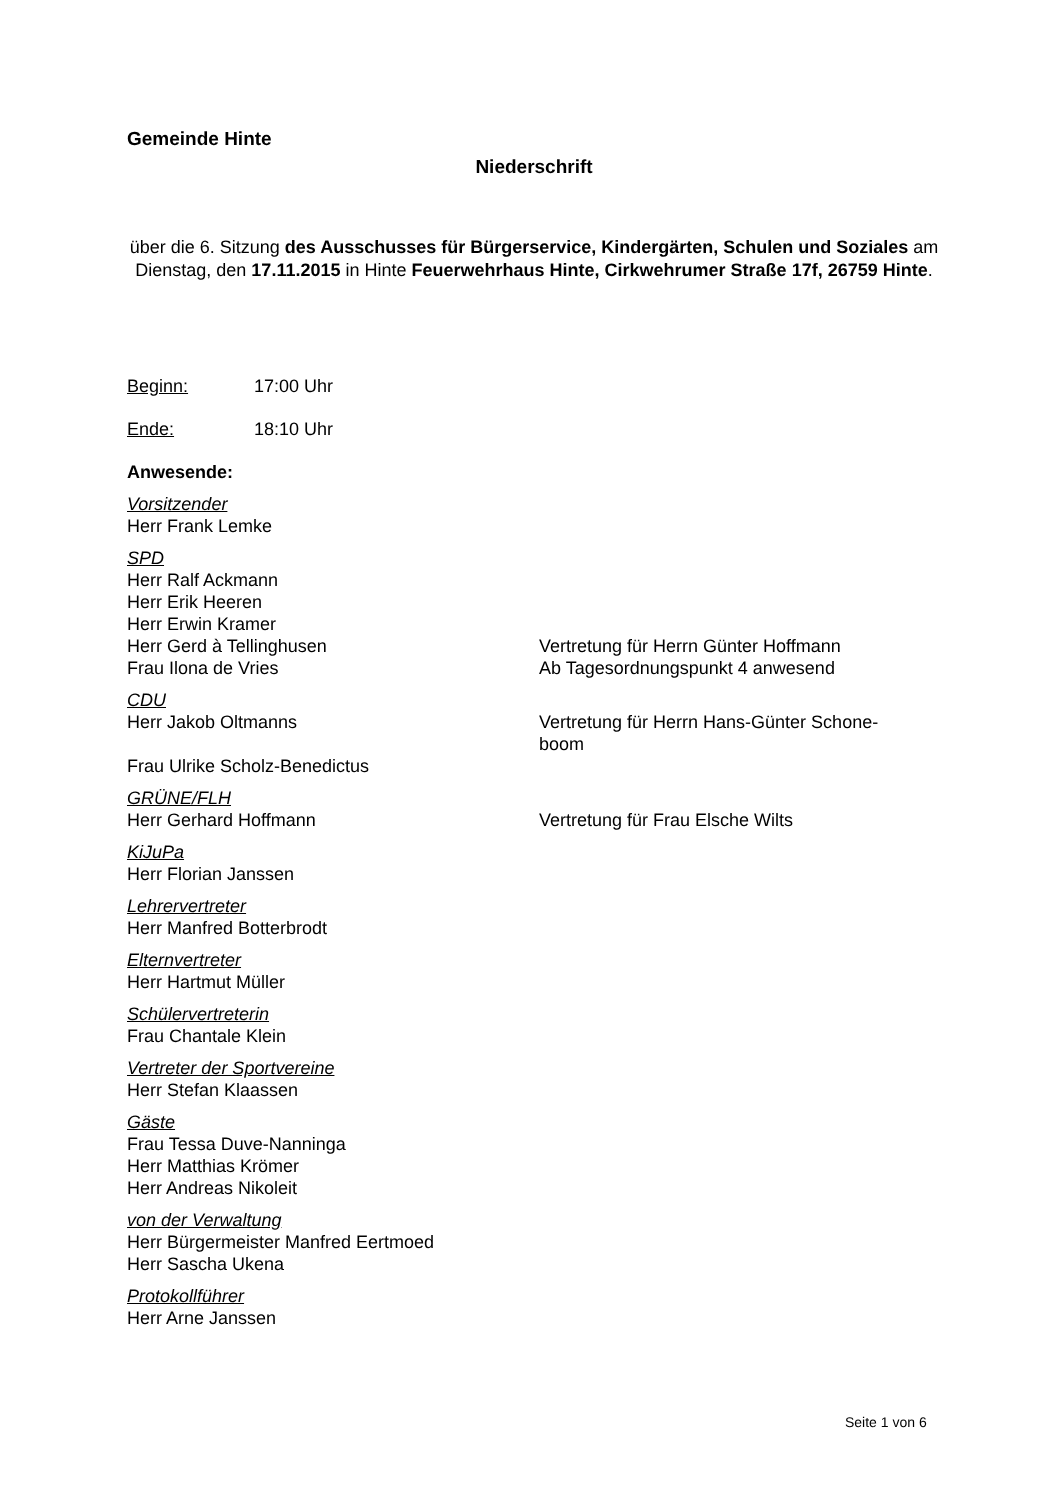Gemeinde Hinte
Niederschrift
über die 6. Sitzung des Ausschusses für Bürgerservice, Kindergärten, Schulen und Soziales am Dienstag, den 17.11.2015 in Hinte Feuerwehrhaus Hinte, Cirkwehrumer Straße 17f, 26759 Hinte.
Beginn: 17:00 Uhr
Ende: 18:10 Uhr
Anwesende:
Vorsitzender
Herr Frank Lemke
SPD
Herr Ralf Ackmann
Herr Erik Heeren
Herr Erwin Kramer
Herr Gerd à Tellinghusen Vertretung für Herrn Günter Hoffmann
Frau Ilona de Vries Ab Tagesordnungspunkt 4 anwesend
CDU
Herr Jakob Oltmanns Vertretung für Herrn Hans-Günter Schone-
boom
Frau Ulrike Scholz-Benedictus
GRÜNE/FLH
Herr Gerhard Hoffmann Vertretung für Frau Elsche Wilts
KiJuPa
Herr Florian Janssen
Lehrervertreter
Herr Manfred Botterbrodt
Elternvertreter
Herr Hartmut Müller
Schülervertreterin
Frau Chantale Klein
Vertreter der Sportvereine
Herr Stefan Klaassen
Gäste
Frau Tessa Duve-Nanninga
Herr Matthias Krömer
Herr Andreas Nikoleit
von der Verwaltung
Herr Bürgermeister Manfred Eertmoed
Herr Sascha Ukena
Protokollführer
Herr Arne Janssen
Seite 1 von 6